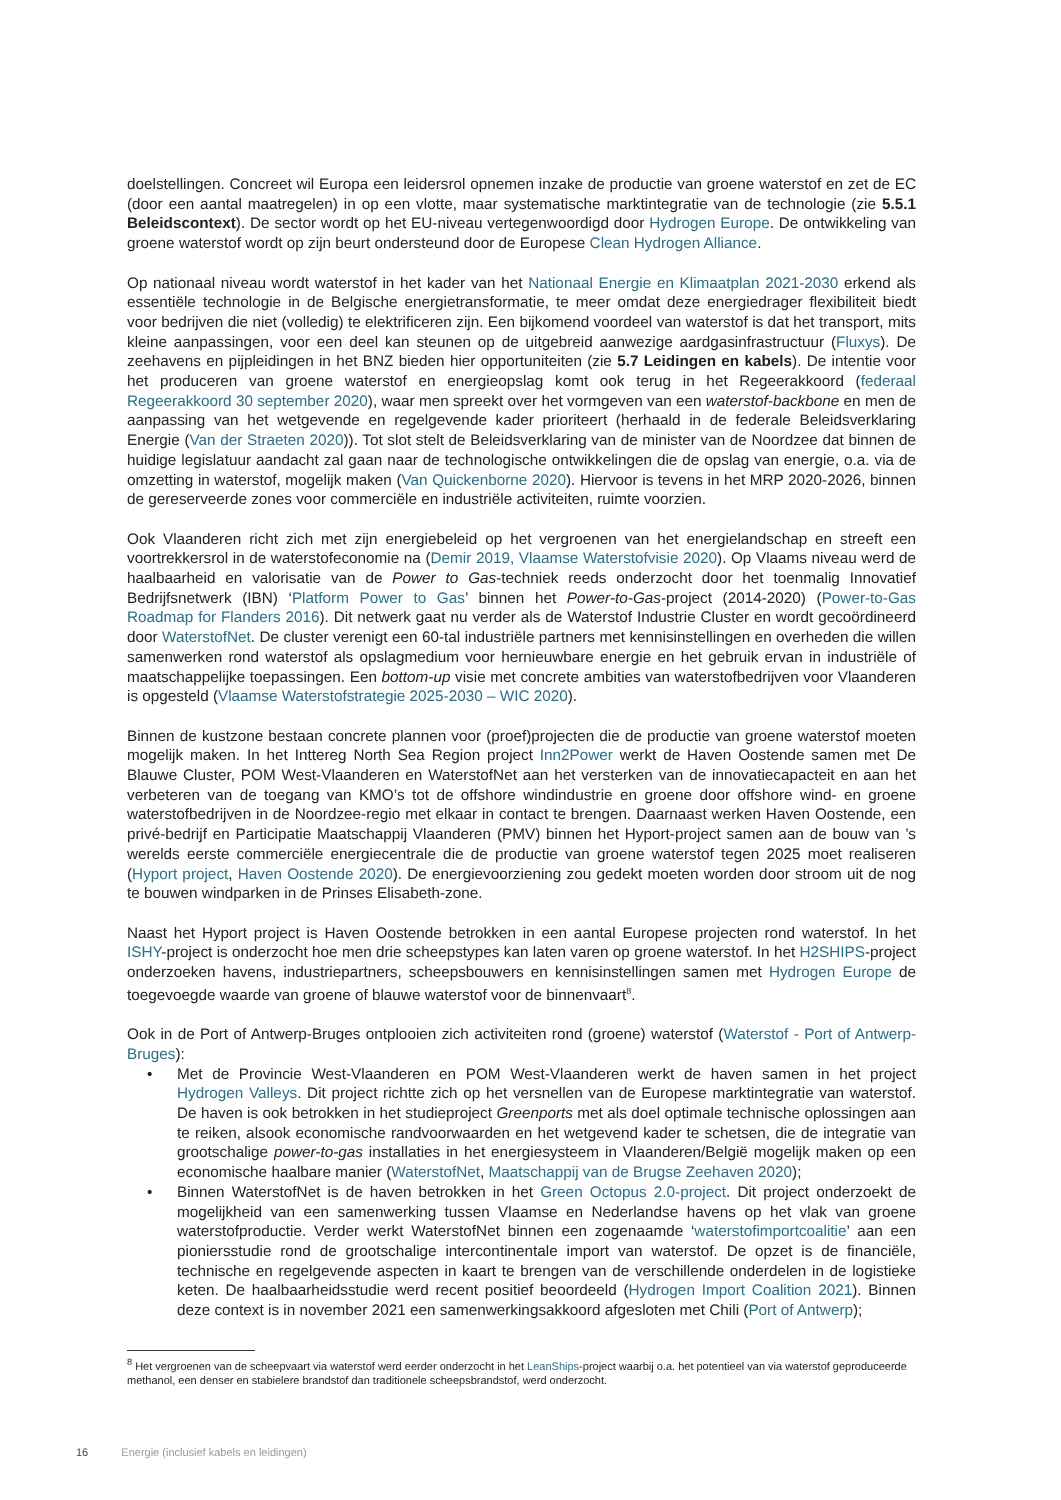doelstellingen. Concreet wil Europa een leidersrol opnemen inzake de productie van groene waterstof en zet de EC (door een aantal maatregelen) in op een vlotte, maar systematische marktintegratie van de technologie (zie 5.5.1 Beleidscontext). De sector wordt op het EU-niveau vertegenwoordigd door Hydrogen Europe. De ontwikkeling van groene waterstof wordt op zijn beurt ondersteund door de Europese Clean Hydrogen Alliance.
Op nationaal niveau wordt waterstof in het kader van het Nationaal Energie en Klimaatplan 2021-2030 erkend als essentiële technologie in de Belgische energietransformatie, te meer omdat deze energiedrager flexibiliteit biedt voor bedrijven die niet (volledig) te elektrificeren zijn. Een bijkomend voordeel van waterstof is dat het transport, mits kleine aanpassingen, voor een deel kan steunen op de uitgebreid aanwezige aardgasinfrastructuur (Fluxys). De zeehavens en pijpleidingen in het BNZ bieden hier opportuniteiten (zie 5.7 Leidingen en kabels). De intentie voor het produceren van groene waterstof en energieopslag komt ook terug in het Regeerakkoord (federaal Regeerakkoord 30 september 2020), waar men spreekt over het vormgeven van een waterstof-backbone en men de aanpassing van het wetgevende en regelgevende kader prioriteert (herhaald in de federale Beleidsverklaring Energie (Van der Straeten 2020)). Tot slot stelt de Beleidsverklaring van de minister van de Noordzee dat binnen de huidige legislatuur aandacht zal gaan naar de technologische ontwikkelingen die de opslag van energie, o.a. via de omzetting in waterstof, mogelijk maken (Van Quickenborne 2020). Hiervoor is tevens in het MRP 2020-2026, binnen de gereserveerde zones voor commerciële en industriële activiteiten, ruimte voorzien.
Ook Vlaanderen richt zich met zijn energiebeleid op het vergroenen van het energielandschap en streeft een voortrekkersrol in de waterstofeconomie na (Demir 2019, Vlaamse Waterstofvisie 2020). Op Vlaams niveau werd de haalbaarheid en valorisatie van de Power to Gas-techniek reeds onderzocht door het toenmalig Innovatief Bedrijfsnetwerk (IBN) ‘Platform Power to Gas’ binnen het Power-to-Gas-project (2014-2020) (Power-to-Gas Roadmap for Flanders 2016). Dit netwerk gaat nu verder als de Waterstof Industrie Cluster en wordt gecoördineerd door WaterstofNet. De cluster verenigt een 60-tal industriële partners met kennisinstellingen en overheden die willen samenwerken rond waterstof als opslagmedium voor hernieuwbare energie en het gebruik ervan in industriële of maatschappelijke toepassingen. Een bottom-up visie met concrete ambities van waterstofbedrijven voor Vlaanderen is opgesteld (Vlaamse Waterstofstrategie 2025-2030 – WIC 2020).
Binnen de kustzone bestaan concrete plannen voor (proef)projecten die de productie van groene waterstof moeten mogelijk maken. In het Inttereg North Sea Region project Inn2Power werkt de Haven Oostende samen met De Blauwe Cluster, POM West-Vlaanderen en WaterstofNet aan het versterken van de innovatiecapacteit en aan het verbeteren van de toegang van KMO’s tot de offshore windindustrie en groene door offshore wind- en groene waterstofbedrijven in de Noordzee-regio met elkaar in contact te brengen. Daarnaast werken Haven Oostende, een privé-bedrijf en Participatie Maatschappij Vlaanderen (PMV) binnen het Hyport-project samen aan de bouw van ’s werelds eerste commerciële energiecentrale die de productie van groene waterstof tegen 2025 moet realiseren (Hyport project, Haven Oostende 2020). De energievoorziening zou gedekt moeten worden door stroom uit de nog te bouwen windparken in de Prinses Elisabeth-zone.
Naast het Hyport project is Haven Oostende betrokken in een aantal Europese projecten rond waterstof. In het ISHY-project is onderzocht hoe men drie scheepstypes kan laten varen op groene waterstof. In het H2SHIPS-project onderzoeken havens, industriepartners, scheepsbouwers en kennisinstellingen samen met Hydrogen Europe de toegevoegde waarde van groene of blauwe waterstof voor de binnenvaart<sup>8</sup>.
Ook in de Port of Antwerp-Bruges ontplooien zich activiteiten rond (groene) waterstof (Waterstof - Port of Antwerp-Bruges):
• Met de Provincie West-Vlaanderen en POM West-Vlaanderen werkt de haven samen in het project Hydrogen Valleys. Dit project richtte zich op het versnellen van de Europese marktintegratie van waterstof. De haven is ook betrokken in het studieproject Greenports met als doel optimale technische oplossingen aan te reiken, alsook economische randvoorwaarden en het wetgevend kader te schetsen, die de integratie van grootschalige power-to-gas installaties in het energiesysteem in Vlaanderen/België mogelijk maken op een economische haalbare manier (WaterstofNet, Maatschappij van de Brugse Zeehaven 2020);
• Binnen WaterstofNet is de haven betrokken in het Green Octopus 2.0-project. Dit project onderzoekt de mogelijkheid van een samenwerking tussen Vlaamse en Nederlandse havens op het vlak van groene waterstofproductie. Verder werkt WaterstofNet binnen een zogenaamde ‘waterstofimportcoalitie’ aan een pioniersstudie rond de grootschalige intercontinentale import van waterstof. De opzet is de financiële, technische en regelgevende aspecten in kaart te brengen van de verschillende onderdelen in de logistieke keten. De haalbaarheidsstudie werd recent positief beoordeeld (Hydrogen Import Coalition 2021). Binnen deze context is in november 2021 een samenwerkingsakkoord afgesloten met Chili (Port of Antwerp);
<sup>8</sup> Het vergroenen van de scheepvaart via waterstof werd eerder onderzocht in het LeanShips-project waarbij o.a. het potentieel van via waterstof geproduceerde methanol, een denser en stabielere brandstof dan traditionele scheepsbrandstof, werd onderzocht.
16 Energie (inclusief kabels en leidingen)